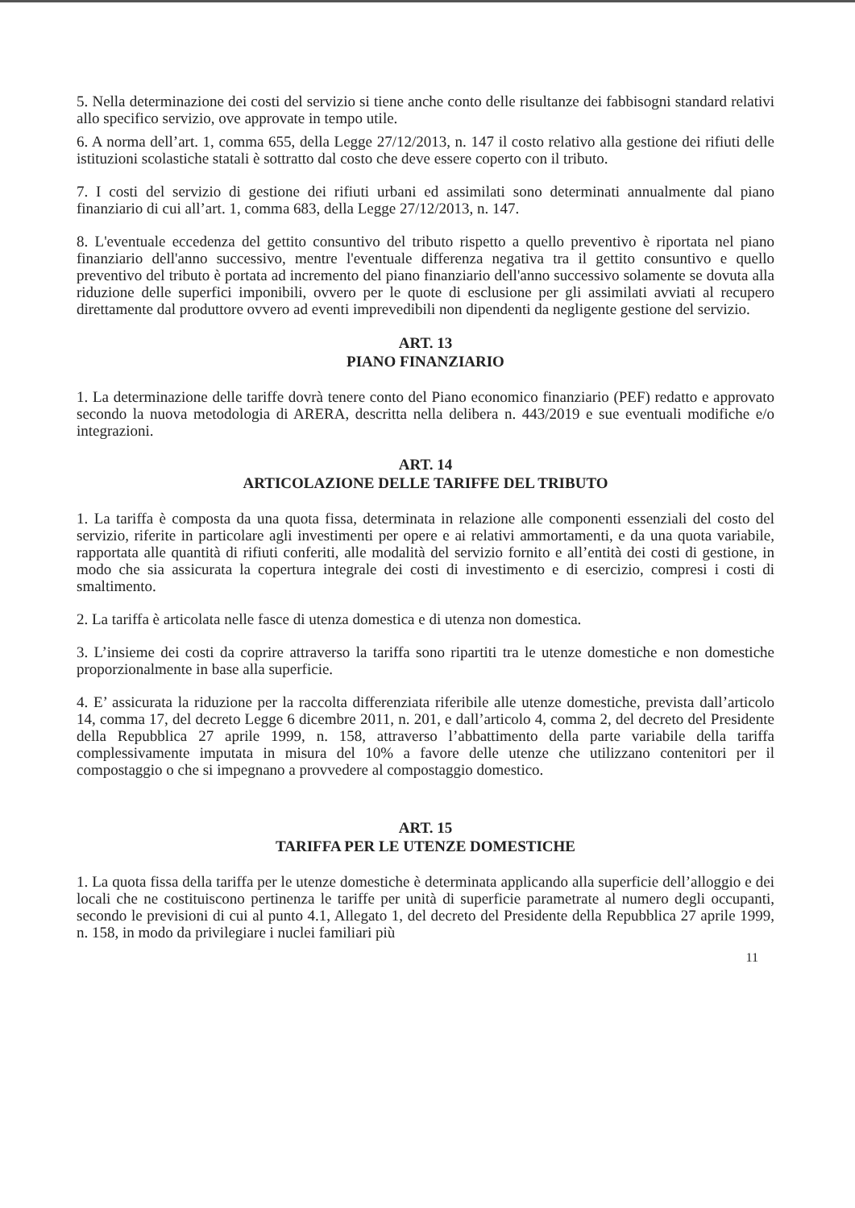5. Nella determinazione dei costi del servizio si tiene anche conto delle risultanze dei fabbisogni standard relativi allo specifico servizio, ove approvate in tempo utile.
6. A norma dell’art. 1, comma 655, della Legge 27/12/2013, n. 147 il costo relativo alla gestione dei rifiuti delle istituzioni scolastiche statali è sottratto dal costo che deve essere coperto con il tributo.
7. I costi del servizio di gestione dei rifiuti urbani ed assimilati sono determinati annualmente dal piano finanziario di cui all’art. 1, comma 683, della Legge 27/12/2013, n. 147.
8. L'eventuale eccedenza del gettito consuntivo del tributo rispetto a quello preventivo è riportata nel piano finanziario dell'anno successivo, mentre l'eventuale differenza negativa tra il gettito consuntivo e quello preventivo del tributo è portata ad incremento del piano finanziario dell'anno successivo solamente se dovuta alla riduzione delle superfici imponibili, ovvero per le quote di esclusione per gli assimilati avviati al recupero direttamente dal produttore ovvero ad eventi imprevedibili non dipendenti da negligente gestione del servizio.
ART. 13
PIANO FINANZIARIO
1. La determinazione delle tariffe dovrà tenere conto del Piano economico finanziario (PEF) redatto e approvato secondo la nuova metodologia di ARERA, descritta nella delibera n. 443/2019 e sue eventuali modifiche e/o integrazioni.
ART. 14
ARTICOLAZIONE DELLE TARIFFE DEL TRIBUTO
1. La tariffa è composta da una quota fissa, determinata in relazione alle componenti essenziali del costo del servizio, riferite in particolare agli investimenti per opere e ai relativi ammortamenti, e da una quota variabile, rapportata alle quantità di rifiuti conferiti, alle modalità del servizio fornito e all’entità dei costi di gestione, in modo che sia assicurata la copertura integrale dei costi di investimento e di esercizio, compresi i costi di smaltimento.
2. La tariffa è articolata nelle fasce di utenza domestica e di utenza non domestica.
3. L’insieme dei costi da coprire attraverso la tariffa sono ripartiti tra le utenze domestiche e non domestiche proporzionalmente in base alla superficie.
4. E’ assicurata la riduzione per la raccolta differenziata riferibile alle utenze domestiche, prevista dall’articolo 14, comma 17, del decreto Legge 6 dicembre 2011, n. 201, e dall’articolo 4, comma 2, del decreto del Presidente della Repubblica 27 aprile 1999, n. 158, attraverso l’abbattimento della parte variabile della tariffa complessivamente imputata in misura del 10% a favore delle utenze che utilizzano contenitori per il compostaggio o che si impegnano a provvedere al compostaggio domestico.
ART. 15
TARIFFA PER LE UTENZE DOMESTICHE
1. La quota fissa della tariffa per le utenze domestiche è determinata applicando alla superficie dell’alloggio e dei locali che ne costituiscono pertinenza le tariffe per unità di superficie parametrate al numero degli occupanti, secondo le previsioni di cui al punto 4.1, Allegato 1, del decreto del Presidente della Repubblica 27 aprile 1999, n. 158, in modo da privilegiare i nuclei familiari più
11